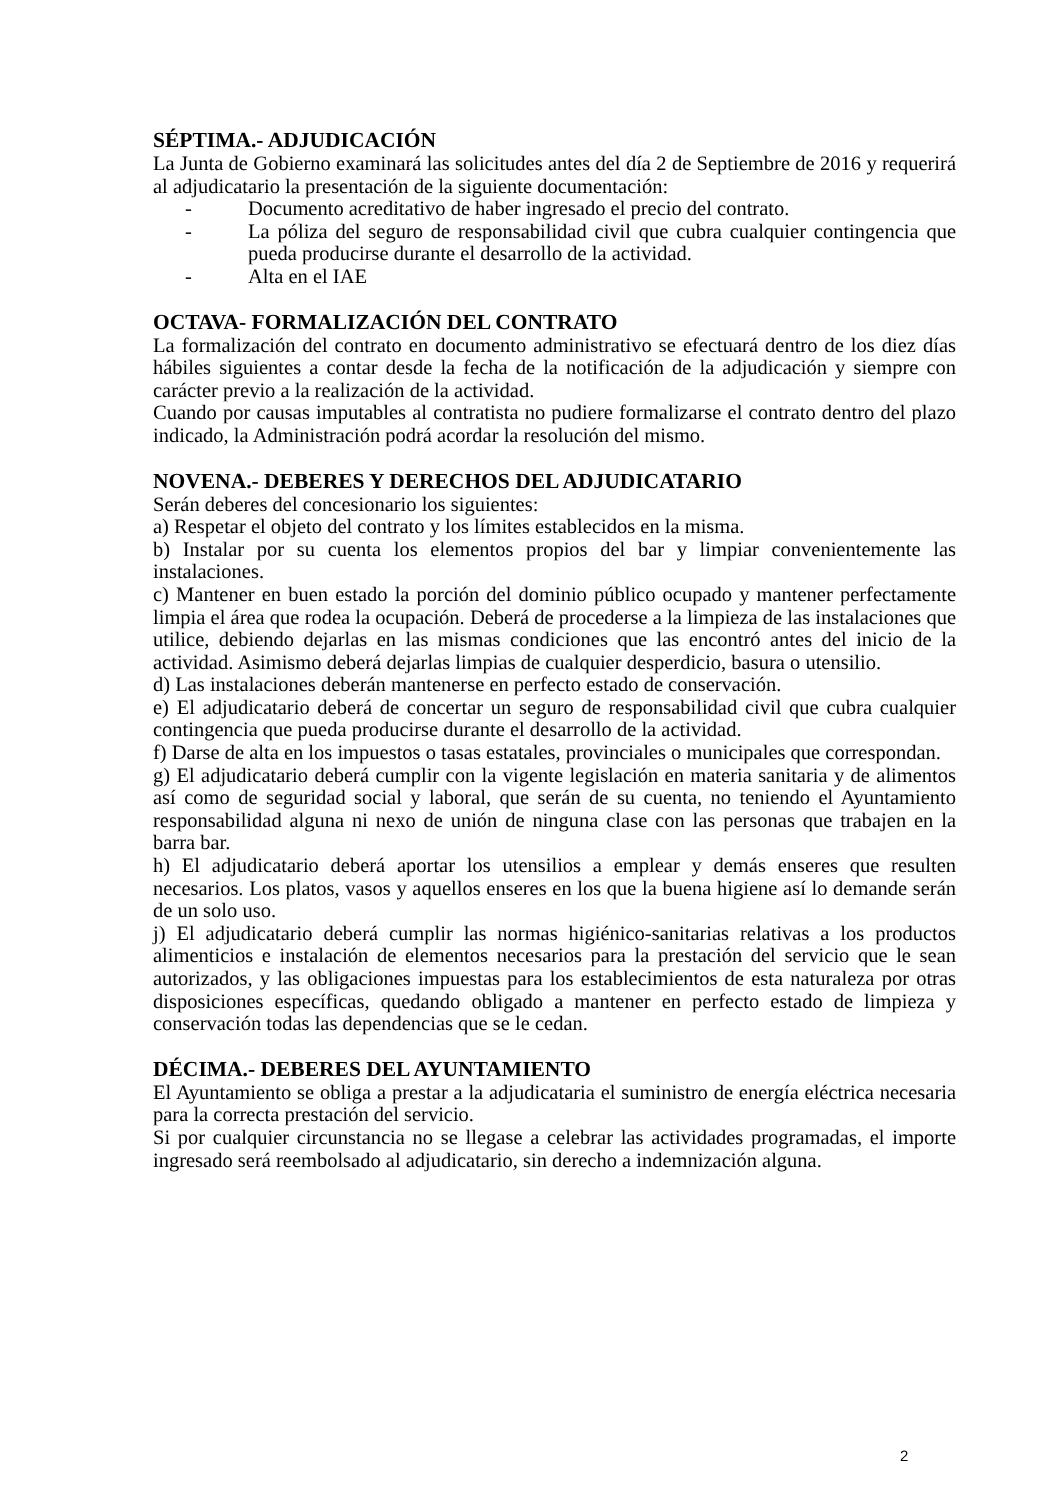SÉPTIMA.- ADJUDICACIÓN
La Junta de Gobierno examinará las solicitudes antes del día 2 de Septiembre de 2016 y requerirá al adjudicatario la presentación de la siguiente documentación:
- Documento acreditativo de haber ingresado el precio del contrato.
- La póliza del seguro de responsabilidad civil que cubra cualquier contingencia que pueda producirse durante el desarrollo de la actividad.
- Alta en el IAE
OCTAVA- FORMALIZACIÓN DEL CONTRATO
La formalización del contrato en documento administrativo se efectuará dentro de los diez días hábiles siguientes a contar desde la fecha de la notificación de la adjudicación y siempre con carácter previo a la realización de la actividad.
Cuando por causas imputables al contratista no pudiere formalizarse el contrato dentro del plazo indicado, la Administración podrá acordar la resolución del mismo.
NOVENA.- DEBERES Y DERECHOS DEL ADJUDICATARIO
Serán deberes del concesionario los siguientes:
a) Respetar el objeto del contrato y los límites establecidos en la misma.
b) Instalar por su cuenta los elementos propios del bar y limpiar convenientemente las instalaciones.
c) Mantener en buen estado la porción del dominio público ocupado y mantener perfectamente limpia el área que rodea la ocupación. Deberá de procederse a la limpieza de las instalaciones que utilice, debiendo dejarlas en las mismas condiciones que las encontró antes del inicio de la actividad. Asimismo deberá dejarlas limpias de cualquier desperdicio, basura o utensilio.
d) Las instalaciones deberán mantenerse en perfecto estado de conservación.
e) El adjudicatario deberá de concertar un seguro de responsabilidad civil que cubra cualquier contingencia que pueda producirse durante el desarrollo de la actividad.
f) Darse de alta en los impuestos o tasas estatales, provinciales o municipales que correspondan.
g) El adjudicatario deberá cumplir con la vigente legislación en materia sanitaria y de alimentos así como de seguridad social y laboral, que serán de su cuenta, no teniendo el Ayuntamiento responsabilidad alguna ni nexo de unión de ninguna clase con las personas que trabajen en la barra bar.
h) El adjudicatario deberá aportar los utensilios a emplear y demás enseres que resulten necesarios. Los platos, vasos y aquellos enseres en los que la buena higiene así lo demande serán de un solo uso.
j) El adjudicatario deberá cumplir las normas higiénico-sanitarias relativas a los productos alimenticios e instalación de elementos necesarios para la prestación del servicio que le sean autorizados, y las obligaciones impuestas para los establecimientos de esta naturaleza por otras disposiciones específicas, quedando obligado a mantener en perfecto estado de limpieza y conservación todas las dependencias que se le cedan.
DÉCIMA.- DEBERES DEL AYUNTAMIENTO
El Ayuntamiento se obliga a prestar a la adjudicataria el suministro de energía eléctrica necesaria para la correcta prestación del servicio.
Si por cualquier circunstancia no se llegase a celebrar las actividades programadas, el importe ingresado será reembolsado al adjudicatario, sin derecho a indemnización alguna.
2